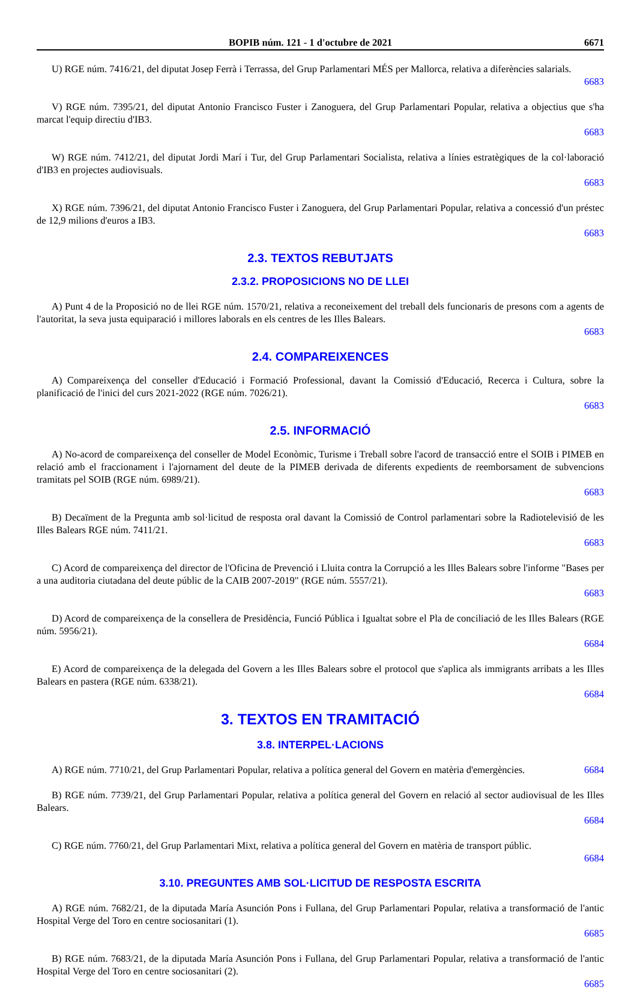BOPIB núm. 121 - 1 d'octubre de 2021 6671
U) RGE núm. 7416/21, del diputat Josep Ferrà i Terrassa, del Grup Parlamentari MÉS per Mallorca, relativa a diferències salarials.
6683
V) RGE núm. 7395/21, del diputat Antonio Francisco Fuster i Zanoguera, del Grup Parlamentari Popular, relativa a objectius que s'ha marcat l'equip directiu d'IB3.
6683
W) RGE núm. 7412/21, del diputat Jordi Marí i Tur, del Grup Parlamentari Socialista, relativa a línies estratègiques de la col·laboració d'IB3 en projectes audiovisuals.
6683
X) RGE núm. 7396/21, del diputat Antonio Francisco Fuster i Zanoguera, del Grup Parlamentari Popular, relativa a concessió d'un préstec de 12,9 milions d'euros a IB3.
6683
2.3. TEXTOS REBUTJATS
2.3.2. PROPOSICIONS NO DE LLEI
A) Punt 4 de la Proposició no de llei RGE núm. 1570/21, relativa a reconeixement del treball dels funcionaris de presons com a agents de l'autoritat, la seva justa equiparació i millores laborals en els centres de les Illes Balears.
6683
2.4. COMPAREIXENCES
A) Compareixença del conseller d'Educació i Formació Professional, davant la Comissió d'Educació, Recerca i Cultura, sobre la planificació de l'inici del curs 2021-2022 (RGE núm. 7026/21).
6683
2.5. INFORMACIÓ
A) No-acord de compareixença del conseller de Model Econòmic, Turisme i Treball sobre l'acord de transacció entre el SOIB i PIMEB en relació amb el fraccionament i l'ajornament del deute de la PIMEB derivada de diferents expedients de reemborsament de subvencions tramitats pel SOIB (RGE núm. 6989/21).
6683
B) Decaïment de la Pregunta amb sol·licitud de resposta oral davant la Comissió de Control parlamentari sobre la Radiotelevisió de les Illes Balears RGE núm. 7411/21.
6683
C) Acord de compareixença del director de l'Oficina de Prevenció i Lluita contra la Corrupció a les Illes Balears sobre l'informe "Bases per a una auditoria ciutadana del deute públic de la CAIB 2007-2019" (RGE núm. 5557/21).
6683
D) Acord de compareixença de la consellera de Presidència, Funció Pública i Igualtat sobre el Pla de conciliació de les Illes Balears (RGE núm. 5956/21).
6684
E) Acord de compareixença de la delegada del Govern a les Illes Balears sobre el protocol que s'aplica als immigrants arribats a les Illes Balears en pastera (RGE núm. 6338/21).
6684
3. TEXTOS EN TRAMITACIÓ
3.8. INTERPEL·LACIONS
A) RGE núm. 7710/21, del Grup Parlamentari Popular, relativa a política general del Govern en matèria d'emergències. 6684
B) RGE núm. 7739/21, del Grup Parlamentari Popular, relativa a política general del Govern en relació al sector audiovisual de les Illes Balears.
6684
C) RGE núm. 7760/21, del Grup Parlamentari Mixt, relativa a política general del Govern en matèria de transport públic.
6684
3.10. PREGUNTES AMB SOL·LICITUD DE RESPOSTA ESCRITA
A) RGE núm. 7682/21, de la diputada María Asunción Pons i Fullana, del Grup Parlamentari Popular, relativa a transformació de l'antic Hospital Verge del Toro en centre sociosanitari (1).
6685
B) RGE núm. 7683/21, de la diputada María Asunción Pons i Fullana, del Grup Parlamentari Popular, relativa a transformació de l'antic Hospital Verge del Toro en centre sociosanitari (2).
6685